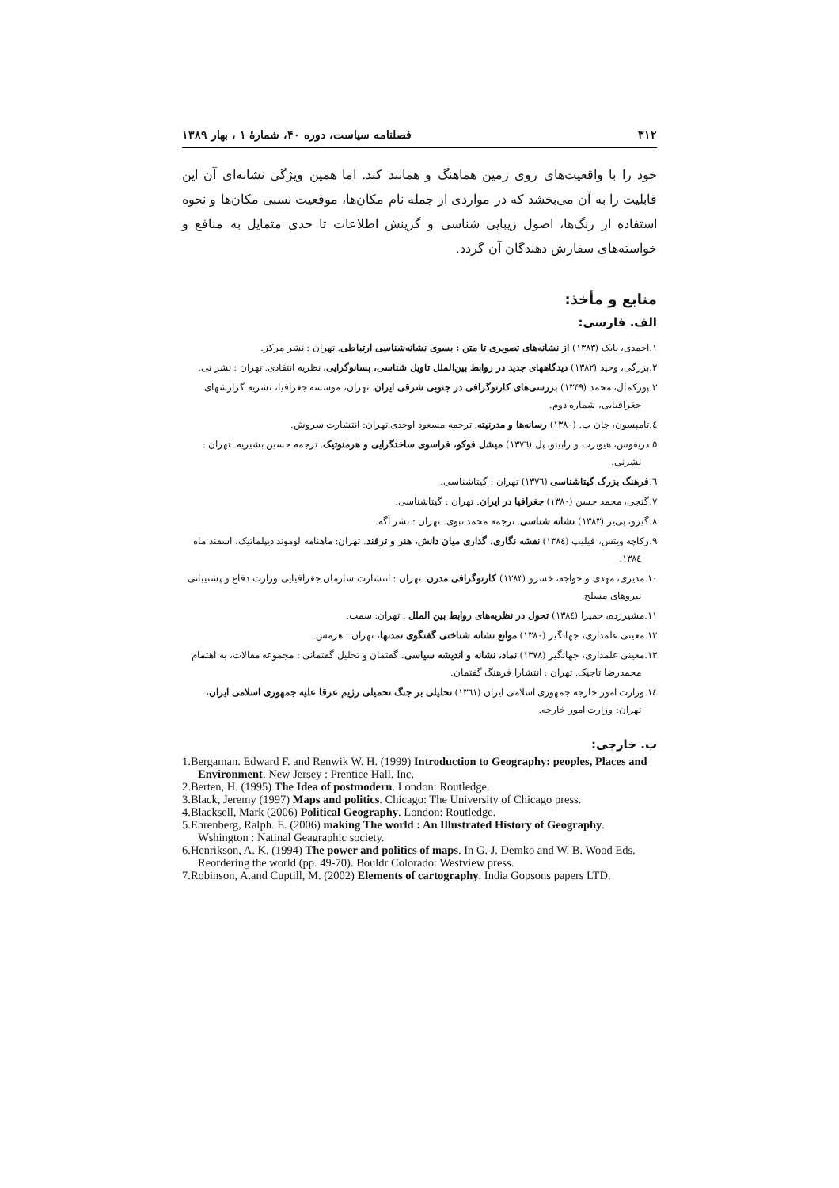۳۱۲ فصلنامه سیاست، دوره ۴۰، شمارهٔ ۱ ، بهار ۱۳۸۹
خود را با واقعیت‌های روی زمین هماهنگ و همانند کند. اما همین ویژگی نشانه‌ای آن این قابلیت را به آن می‌بخشد که در مواردی از جمله نام مکان‌ها، موقعیت نسبی مکان‌ها و نحوه استفاده از رنگ‌ها، اصول زیبایی شناسی و گزینش اطلاعات تا حدی متمایل به منافع و خواسته‌های سفارش دهندگان آن گردد.
منابع و مأخذ:
الف. فارسی:
۱.احمدی، بابک (۱۳۸۳) از نشانه‌های تصویری تا متن : بسوی نشانه‌شناسی ارتباطی. تهران : نشر مرکز.
۲.بزرگی، وحید (۱۳۸۲) دیدگاههای جدید در روابط بین‌الملل تاویل شناسی، پسانوگرایی، نظریه انتقادی. تهران : نشر نی.
۳.پورکمال، محمد (۱۳۴۹) بررسی‌های کارتوگرافی در جنوبی شرقی ایران. تهران، موسسه جغرافیا، نشریه گزارشهای جغرافیایی، شماره دوم.
٤.تامپسون، جان ب. (۱۳۸۰) رسانه‌ها و مدرنیته. ترجمه مسعود اوحدی.تهران: انتشارت سروش.
٥.دریفوس، هیوبرت و رابینو، پل (۱۳۷٦) میشل فوکو، فراسوی ساختگرایی و هرمنوتیک. ترجمه حسین بشیریه. تهران : نشرنی.
٦.فرهنگ بزرگ گیتاشناسی (۱۳۷٦) تهران : گیتاشناسی.
۷.گنجی، محمد حسن (۱۳۸۰) جغرافیا در ایران. تهران : گیتاشناسی.
۸.گیرو، پی‌یر (۱۳۸۳) نشانه شناسی. ترجمه محمد نبوی. تهران : نشر آگه.
۹.رکاچه ویتس، فیلیپ (۱۳۸٤) نقشه نگاری، گذاری میان دانش، هنر و ترفند. تهران: ماهنامه لوموند دیپلماتیک، اسفند ماه ۱۳۸٤.
۱۰.مدیری، مهدی و خواجه، خسرو (۱۳۸۳) کارتوگرافی مدرن. تهران : انتشارت سازمان جغرافیایی وزارت دفاع و پشتیبانی نیروهای مسلح.
۱۱.مشیرزده، حمیرا (۱۳۸٤) تحول در نظریه‌های روابط بین الملل . تهران: سمت.
۱۲.معینی علمداری، جهانگیر (۱۳۸۰) موانع نشانه شناختی گفتگوی تمدنها، تهران : هرمس.
۱۳.معینی علمداری، جهانگیر (۱۳۷۸) نماد، نشانه و اندیشه سیاسی. گفتمان و تحلیل گفتمانی : مجموعه مقالات، به اهتمام محمدرضا تاجیک. تهران : انتشارا فرهنگ گفتمان.
۱٤.وزارت امور خارجه جمهوری اسلامی ایران (۱۳٦۱) تحلیلی بر جنگ تحمیلی رژیم عرقا علیه جمهوری اسلامی ایران، تهران: وزارت امور خارجه.
ب. خارجی:
1.Bergaman. Edward F. and Renwik W. H. (1999) Introduction to Geography: peoples, Places and Environment. New Jersey : Prentice Hall. Inc.
2.Berten, H. (1995) The Idea of postmodern. London: Routledge.
3.Black, Jeremy (1997) Maps and politics. Chicago: The University of Chicago press.
4.Blacksell, Mark (2006) Political Geography. London: Routledge.
5.Ehrenberg, Ralph. E. (2006) making The world : An Illustrated History of Geography. Wshington : Natinal Geagraphic society.
6.Henrikson, A. K. (1994) The power and politics of maps. In G. J. Demko and W. B. Wood Eds. Reordering the world (pp. 49-70). Bouldr Colorado: Westview press.
7.Robinson, A.and Cuptill, M. (2002) Elements of cartography. India Gopsons papers LTD.